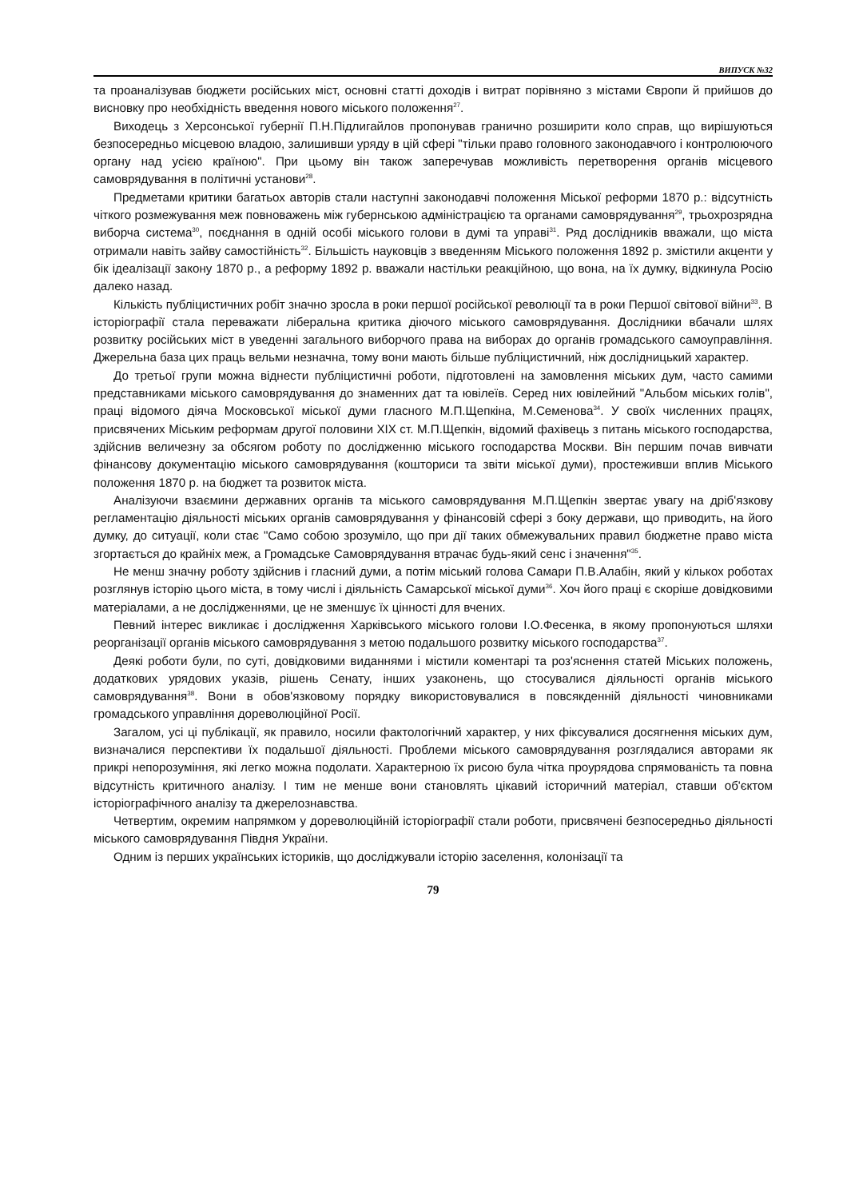ВИПУСК №32
та проаналізував бюджети російських міст, основні статті доходів і витрат порівняно з містами Європи й прийшов до висновку про необхідність введення нового міського положення<sup>27</sup>.
Виходець з Херсонської губернії П.Н.Підлигайлов пропонував гранично розширити коло справ, що вирішуються безпосередньо місцевою владою, залишивши уряду в цій сфері "тільки право головного законодавчого і контролюючого органу над усією країною". При цьому він також заперечував можливість перетворення органів місцевого самоврядування в політичні установи<sup>28</sup>.
Предметами критики багатьох авторів стали наступні законодавчі положення Міської реформи 1870 р.: відсутність чіткого розмежування меж повноважень між губернською адміністрацією та органами самоврядування<sup>29</sup>, трьохрозрядна виборча система<sup>30</sup>, поєднання в одній особі міського голови в думі та управі<sup>31</sup>. Ряд дослідників вважали, що міста отримали навіть зайву самостійність<sup>32</sup>. Більшість науковців з введенням Міського положення 1892 р. змістили акценти у бік ідеалізації закону 1870 р., а реформу 1892 р. вважали настільки реакційною, що вона, на їх думку, відкинула Росію далеко назад.
Кількість публіцистичних робіт значно зросла в роки першої російської революції та в роки Першої світової війни<sup>33</sup>. В історіографії стала переважати ліберальна критика діючого міського самоврядування. Дослідники вбачали шлях розвитку російських міст в уведенні загального виборчого права на виборах до органів громадського самоуправління. Джерельна база цих праць вельми незначна, тому вони мають більше публіцистичний, ніж дослідницький характер.
До третьої групи можна віднести публіцистичні роботи, підготовлені на замовлення міських дум, часто самими представниками міського самоврядування до знаменних дат та ювілеїв. Серед них ювілейний "Альбом міських голів", праці відомого діяча Московської міської думи гласного М.П.Щепкіна, М.Семенова<sup>34</sup>. У своїх численних працях, присвячених Міським реформам другої половини XIX ст. М.П.Щепкін, відомий фахівець з питань міського господарства, здійснив величезну за обсягом роботу по дослідженню міського господарства Москви. Він першим почав вивчати фінансову документацію міського самоврядування (кошториси та звіти міської думи), простеживши вплив Міського положення 1870 р. на бюджет та розвиток міста.
Аналізуючи взаємини державних органів та міського самоврядування М.П.Щепкін звертає увагу на дріб'язкову регламентацію діяльності міських органів самоврядування у фінансовій сфері з боку держави, що приводить, на його думку, до ситуації, коли стає "Само собою зрозуміло, що при дії таких обмежувальних правил бюджетне право міста згортається до крайніх меж, а Громадське Самоврядування втрачає будь-який сенс і значення"<sup>35</sup>.
Не менш значну роботу здійснив і гласний думи, а потім міський голова Самари П.В.Алабін, який у кількох роботах розглянув історію цього міста, в тому числі і діяльність Самарської міської думи<sup>36</sup>. Хоч його праці є скоріше довідковими матеріалами, а не дослідженнями, це не зменшує їх цінності для вчених.
Певний інтерес викликає і дослідження Харківського міського голови І.О.Фесенка, в якому пропонуються шляхи реорганізації органів міського самоврядування з метою подальшого розвитку міського господарства<sup>37</sup>.
Деякі роботи були, по суті, довідковими виданнями і містили коментарі та роз'яснення статей Міських положень, додаткових урядових указів, рішень Сенату, інших узаконень, що стосувалися діяльності органів міського самоврядування<sup>38</sup>. Вони в обов'язковому порядку використовувалися в повсякденній діяльності чиновниками громадського управління дореволюційної Росії.
Загалом, усі ці публікації, як правило, носили фактологічний характер, у них фіксувалися досягнення міських дум, визначалися перспективи їх подальшої діяльності. Проблеми міського самоврядування розглядалися авторами як прикрі непорозуміння, які легко можна подолати. Характерною їх рисою була чітка проурядова спрямованість та повна відсутність критичного аналізу. І тим не менше вони становлять цікавий історичний матеріал, ставши об'єктом історіографічного аналізу та джерелознавства.
Четвертим, окремим напрямком у дореволюційній історіографії стали роботи, присвячені безпосередньо діяльності міського самоврядування Півдня України.
Одним із перших українських істориків, що досліджували історію заселення, колонізації та
79